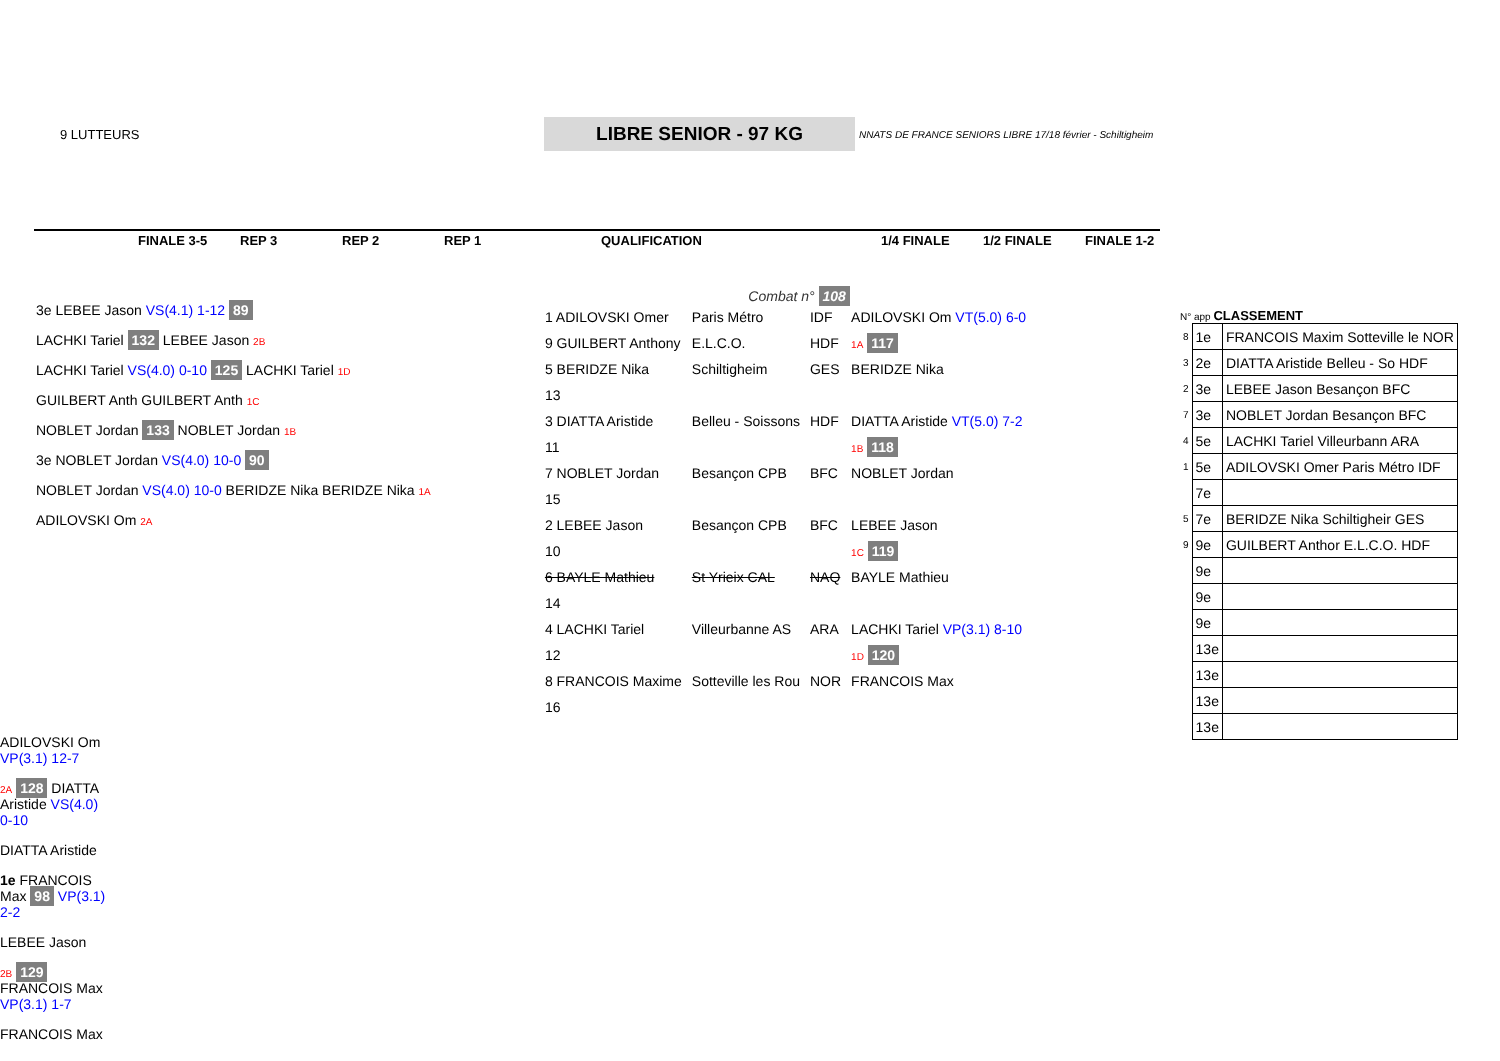9 LUTTEURS
LIBRE SENIOR - 97 KG
NNATS DE FRANCE SENIORS LIBRE 17/18 février - Schiltigheim
FINALE 3-5 REP 3 REP 2 REP 1 QUALIFICATION 1/4 FINALE 1/2 FINALE FINALE 1-2
3e LEBEE Jason VS(4.1) 1-12 89
LACHKI Tariel 132 LEBEE Jason 2B
LACHKI Tariel VS(4.0) 0-10 125 LACHKI Tariel 1D
GUILBERT Anth GUILBERT Anth 1C
NOBLET Jordan 133 NOBLET Jordan 1B
3e NOBLET Jordan VS(4.0) 10-0 90
NOBLET Jordan VS(4.0) 10-0 BERIDZE Nika BERIDZE Nika 1A
ADILOVSKI Om 2A
Combat n° 108
| 1 ADILOVSKI Omer | Paris Métro | IDF | ADILOVSKI Om VT(5.0) 6-0 |
| 9 GUILBERT Anthony | E.L.C.O. | HDF | 1A 117 |
| 5 BERIDZE Nika | Schiltigheim | GES | BERIDZE Nika |
| 13 | | | |
| 3 DIATTA Aristide | Belleu - Soissons | HDF | DIATTA Aristide VT(5.0) 7-2 |
| 11 | | | 1B 118 |
| 7 NOBLET Jordan | Besançon CPB | BFC | NOBLET Jordan |
| 15 | | | |
| 2 LEBEE Jason | Besançon CPB | BFC | LEBEE Jason |
| 10 | | | 1C 119 |
| 6 BAYLE Mathieu | St Yrieix CAL | NAQ | BAYLE Mathieu |
| 14 | | | |
| 4 LACHKI Tariel | Villeurbanne AS | ARA | LACHKI Tariel VP(3.1) 8-10 |
| 12 | | | 1D 120 |
| 8 FRANCOIS Maxime | Sotteville les Rou | NOR | FRANCOIS Max |
| 16 | | | |
ADILOVSKI Om VP(3.1) 12-7
2A 128 DIATTA Aristide VS(4.0) 0-10
DIATTA Aristide
1e FRANCOIS Max 98 VP(3.1) 2-2
LEBEE Jason
2B 129 FRANCOIS Max VP(3.1) 1-7
FRANCOIS Max
N° app CLASSEMENT
| 8 | 1e | FRANCOIS Maxim Sotteville le NOR |
| 3 | 2e | DIATTA Aristide Belleu - So HDF |
| 2 | 3e | LEBEE Jason Besançon BFC |
| 7 | 3e | NOBLET Jordan Besançon BFC |
| 4 | 5e | LACHKI Tariel Villeurbann ARA |
| 1 | 5e | ADILOVSKI Omer Paris Métro IDF |
| | 7e | |
| 5 | 7e | BERIDZE Nika Schiltigheir GES |
| 9 | 9e | GUILBERT Anthor E.L.C.O. HDF |
| | 9e | |
| | 9e | |
| | 9e | |
| | 13e | |
| | 13e | |
| | 13e | |
| | 13e | |